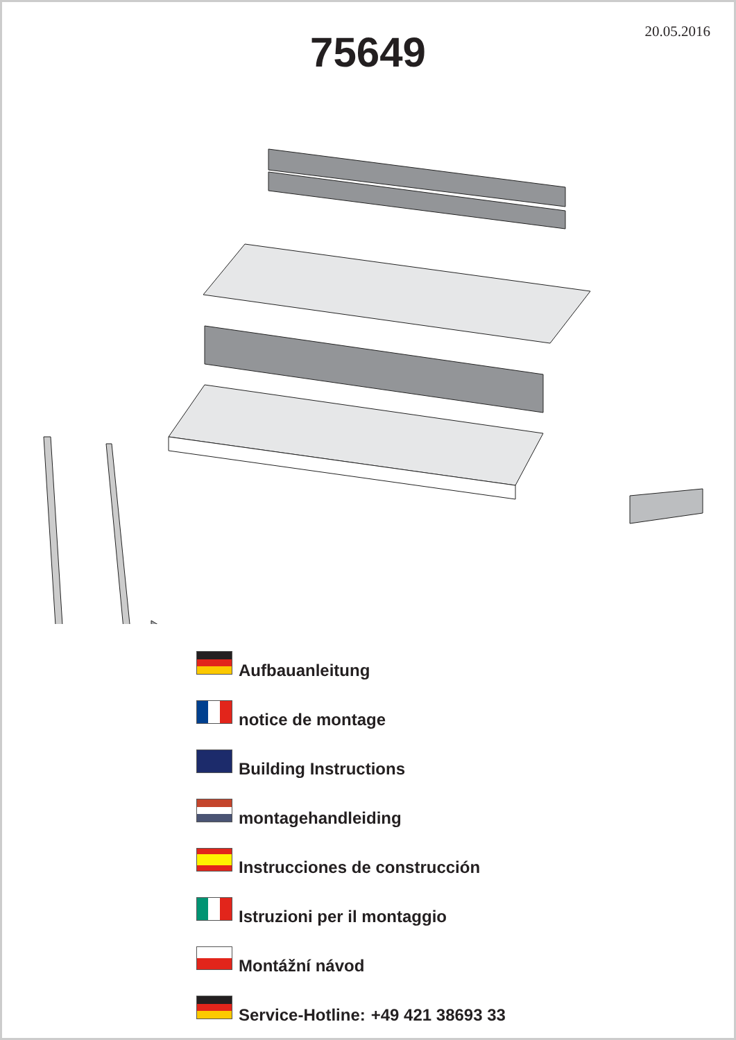20.05.2016
75649
Aufbauanleitung
notice de montage
Building Instructions
montagehandleiding
Instrucciones de construcción
Istruzioni per il montaggio
Montážní návod
Service-Hotline: +49 421 38693 33